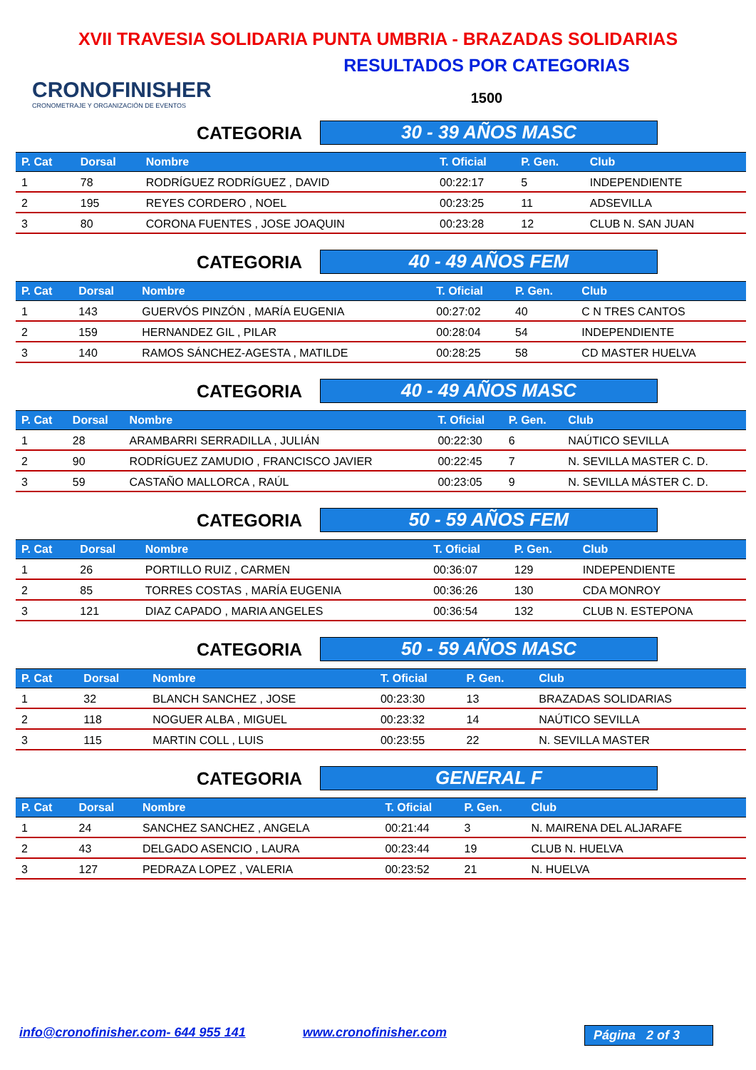XVII TRAVESIA SOLIDARIA PUNTA UMBRIA - BRAZADAS SOLIDARIAS
CRONOFINISHER
CRONOMETRAJE Y ORGANIZACIÓN DE EVENTOS
RESULTADOS POR CATEGORIAS
1500
CATEGORIA
30 - 39 AÑOS MASC
| P. Cat | Dorsal | Nombre | T. Oficial | P. Gen. | Club |
| --- | --- | --- | --- | --- | --- |
| 1 | 78 | RODRÍGUEZ RODRÍGUEZ , DAVID | 00:22:17 | 5 | INDEPENDIENTE |
| 2 | 195 | REYES CORDERO , NOEL | 00:23:25 | 11 | ADSEVILLA |
| 3 | 80 | CORONA FUENTES , JOSE JOAQUIN | 00:23:28 | 12 | CLUB N. SAN JUAN |
CATEGORIA
40 - 49 AÑOS FEM
| P. Cat | Dorsal | Nombre | T. Oficial | P. Gen. | Club |
| --- | --- | --- | --- | --- | --- |
| 1 | 143 | GUERVÓS PINZÓN , MARÍA EUGENIA | 00:27:02 | 40 | C N TRES CANTOS |
| 2 | 159 | HERNANDEZ GIL , PILAR | 00:28:04 | 54 | INDEPENDIENTE |
| 3 | 140 | RAMOS SÁNCHEZ-AGESTA , MATILDE | 00:28:25 | 58 | CD MASTER HUELVA |
CATEGORIA
40 - 49 AÑOS MASC
| P. Cat | Dorsal | Nombre | T. Oficial | P. Gen. | Club |
| --- | --- | --- | --- | --- | --- |
| 1 | 28 | ARAMBARRI SERRADILLA , JULIÁN | 00:22:30 | 6 | NAÚTICO SEVILLA |
| 2 | 90 | RODRÍGUEZ ZAMUDIO , FRANCISCO JAVIER | 00:22:45 | 7 | N. SEVILLA MASTER C. D. |
| 3 | 59 | CASTAÑO MALLORCA , RAÚL | 00:23:05 | 9 | N. SEVILLA MÁSTER C. D. |
CATEGORIA
50 - 59 AÑOS FEM
| P. Cat | Dorsal | Nombre | T. Oficial | P. Gen. | Club |
| --- | --- | --- | --- | --- | --- |
| 1 | 26 | PORTILLO RUIZ , CARMEN | 00:36:07 | 129 | INDEPENDIENTE |
| 2 | 85 | TORRES COSTAS , MARÍA EUGENIA | 00:36:26 | 130 | CDA MONROY |
| 3 | 121 | DIAZ CAPADO , MARIA ANGELES | 00:36:54 | 132 | CLUB N. ESTEPONA |
CATEGORIA
50 - 59 AÑOS MASC
| P. Cat | Dorsal | Nombre | T. Oficial | P. Gen. | Club |
| --- | --- | --- | --- | --- | --- |
| 1 | 32 | BLANCH SANCHEZ , JOSE | 00:23:30 | 13 | BRAZADAS SOLIDARIAS |
| 2 | 118 | NOGUER ALBA , MIGUEL | 00:23:32 | 14 | NAÚTICO SEVILLA |
| 3 | 115 | MARTIN COLL , LUIS | 00:23:55 | 22 | N. SEVILLA MASTER |
CATEGORIA
GENERAL F
| P. Cat | Dorsal | Nombre | T. Oficial | P. Gen. | Club |
| --- | --- | --- | --- | --- | --- |
| 1 | 24 | SANCHEZ SANCHEZ , ANGELA | 00:21:44 | 3 | N. MAIRENA DEL ALJARAFE |
| 2 | 43 | DELGADO ASENCIO , LAURA | 00:23:44 | 19 | CLUB N. HUELVA |
| 3 | 127 | PEDRAZA LOPEZ , VALERIA | 00:23:52 | 21 | N. HUELVA |
info@cronofinisher.com- 644 955 141 www.cronofinisher.com Página 2 of 3